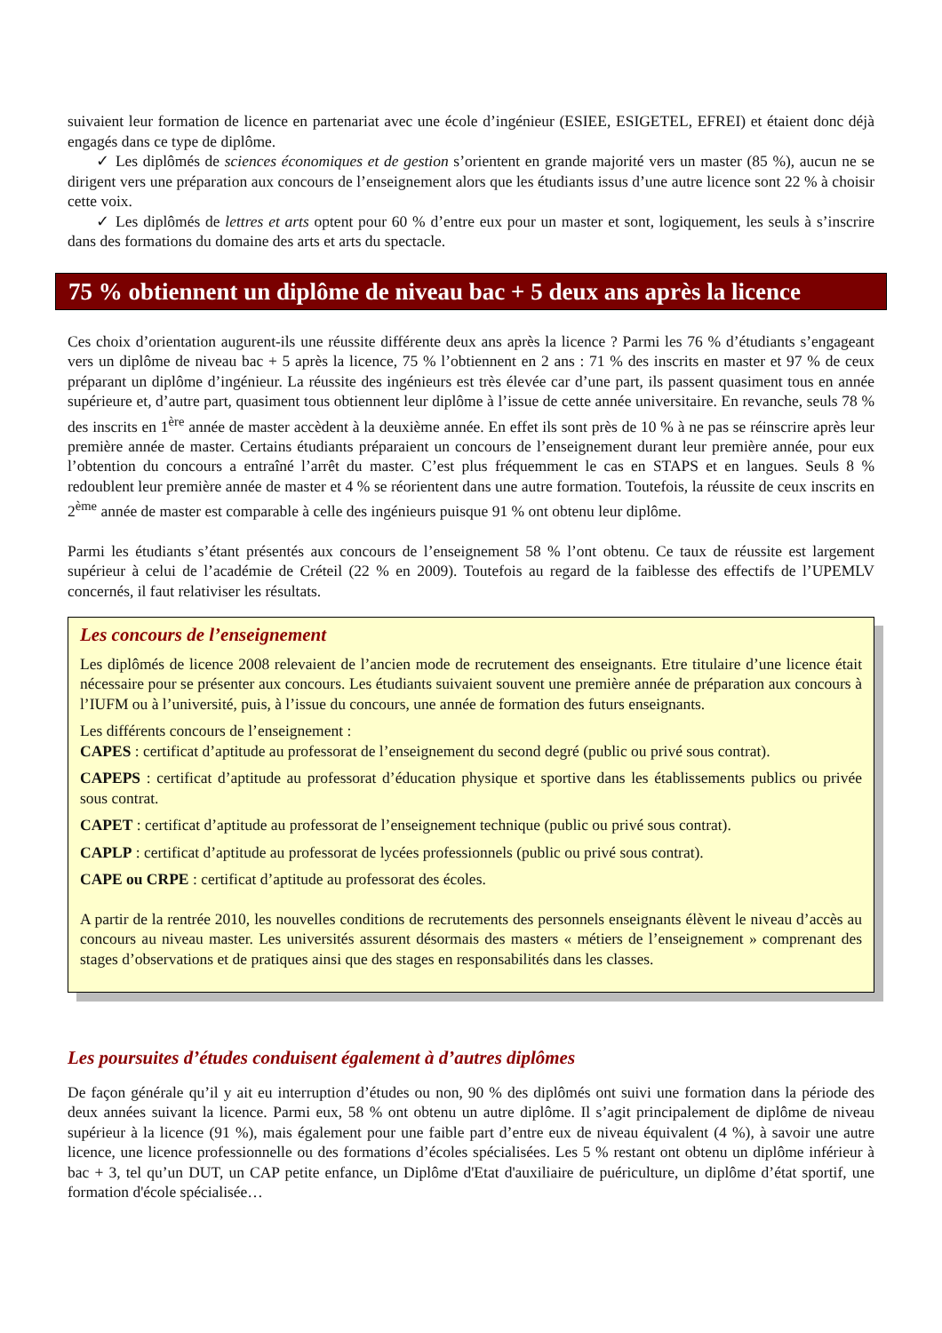suivaient leur formation de licence en partenariat avec une école d’ingénieur (ESIEE, ESIGETEL, EFREI) et étaient donc déjà engagés dans ce type de diplôme.
✓ Les diplômés de sciences économiques et de gestion s’orientent en grande majorité vers un master (85 %), aucun ne se dirigent vers une préparation aux concours de l’enseignement alors que les étudiants issus d’une autre licence sont 22 % à choisir cette voix.
✓ Les diplômés de lettres et arts optent pour 60 % d’entre eux pour un master et sont, logiquement, les seuls à s’inscrire dans des formations du domaine des arts et arts du spectacle.
75 % obtiennent un diplôme de niveau bac + 5 deux ans après la licence
Ces choix d’orientation augurent-ils une réussite différente deux ans après la licence ? Parmi les 76 % d’étudiants s’engageant vers un diplôme de niveau bac + 5 après la licence, 75 % l’obtiennent en 2 ans : 71 % des inscrits en master et 97 % de ceux préparant un diplôme d’ingénieur. La réussite des ingénieurs est très élevée car d’une part, ils passent quasiment tous en année supérieure et, d’autre part, quasiment tous obtiennent leur diplôme à l’issue de cette année universitaire. En revanche, seuls 78 % des inscrits en 1<sup>ère</sup> année de master accèdent à la deuxième année. En effet ils sont près de 10 % à ne pas se réinscrire après leur première année de master. Certains étudiants préparaient un concours de l’enseignement durant leur première année, pour eux l’obtention du concours a entraîné l’arrêt du master. C’est plus fréquemment le cas en STAPS et en langues. Seuls 8 % redoublent leur première année de master et 4 % se réorientent dans une autre formation. Toutefois, la réussite de ceux inscrits en 2<sup>ème</sup> année de master est comparable à celle des ingénieurs puisque 91 % ont obtenu leur diplôme.
Parmi les étudiants s’étant présentés aux concours de l’enseignement 58 % l’ont obtenu. Ce taux de réussite est largement supérieur à celui de l’académie de Créteil (22 % en 2009). Toutefois au regard de la faiblesse des effectifs de l’UPEMLV concernés, il faut relativiser les résultats.
Les concours de l’enseignement
Les diplômés de licence 2008 relevaient de l’ancien mode de recrutement des enseignants. Etre titulaire d’une licence était nécessaire pour se présenter aux concours. Les étudiants suivaient souvent une première année de préparation aux concours à l’IUFM ou à l’université, puis, à l’issue du concours, une année de formation des futurs enseignants.
Les différents concours de l’enseignement :
CAPES : certificat d’aptitude au professorat de l’enseignement du second degré (public ou privé sous contrat).
CAPEPS : certificat d’aptitude au professorat d’éducation physique et sportive dans les établissements publics ou privée sous contrat.
CAPET : certificat d’aptitude au professorat de l’enseignement technique (public ou privé sous contrat).
CAPLP : certificat d’aptitude au professorat de lycées professionnels (public ou privé sous contrat).
CAPE ou CRPE : certificat d’aptitude au professorat des écoles.
A partir de la rentrée 2010, les nouvelles conditions de recrutements des personnels enseignants élèvent le niveau d’accès au concours au niveau master. Les universités assurent désormais des masters « métiers de l’enseignement » comprenant des stages d’observations et de pratiques ainsi que des stages en responsabilités dans les classes.
Les poursuites d’études conduisent également à d’autres diplômes
De façon générale qu’il y ait eu interruption d’études ou non, 90 % des diplômés ont suivi une formation dans la période des deux années suivant la licence. Parmi eux, 58 % ont obtenu un autre diplôme. Il s’agit principalement de diplôme de niveau supérieur à la licence (91 %), mais également pour une faible part d’entre eux de niveau équivalent (4 %), à savoir une autre licence, une licence professionnelle ou des formations d’écoles spécialisées. Les 5 % restant ont obtenu un diplôme inférieur à bac + 3, tel qu’un DUT, un CAP petite enfance, un Diplôme d'Etat d'auxiliaire de puériculture, un diplôme d’état sportif, une formation d'école spécialisée…